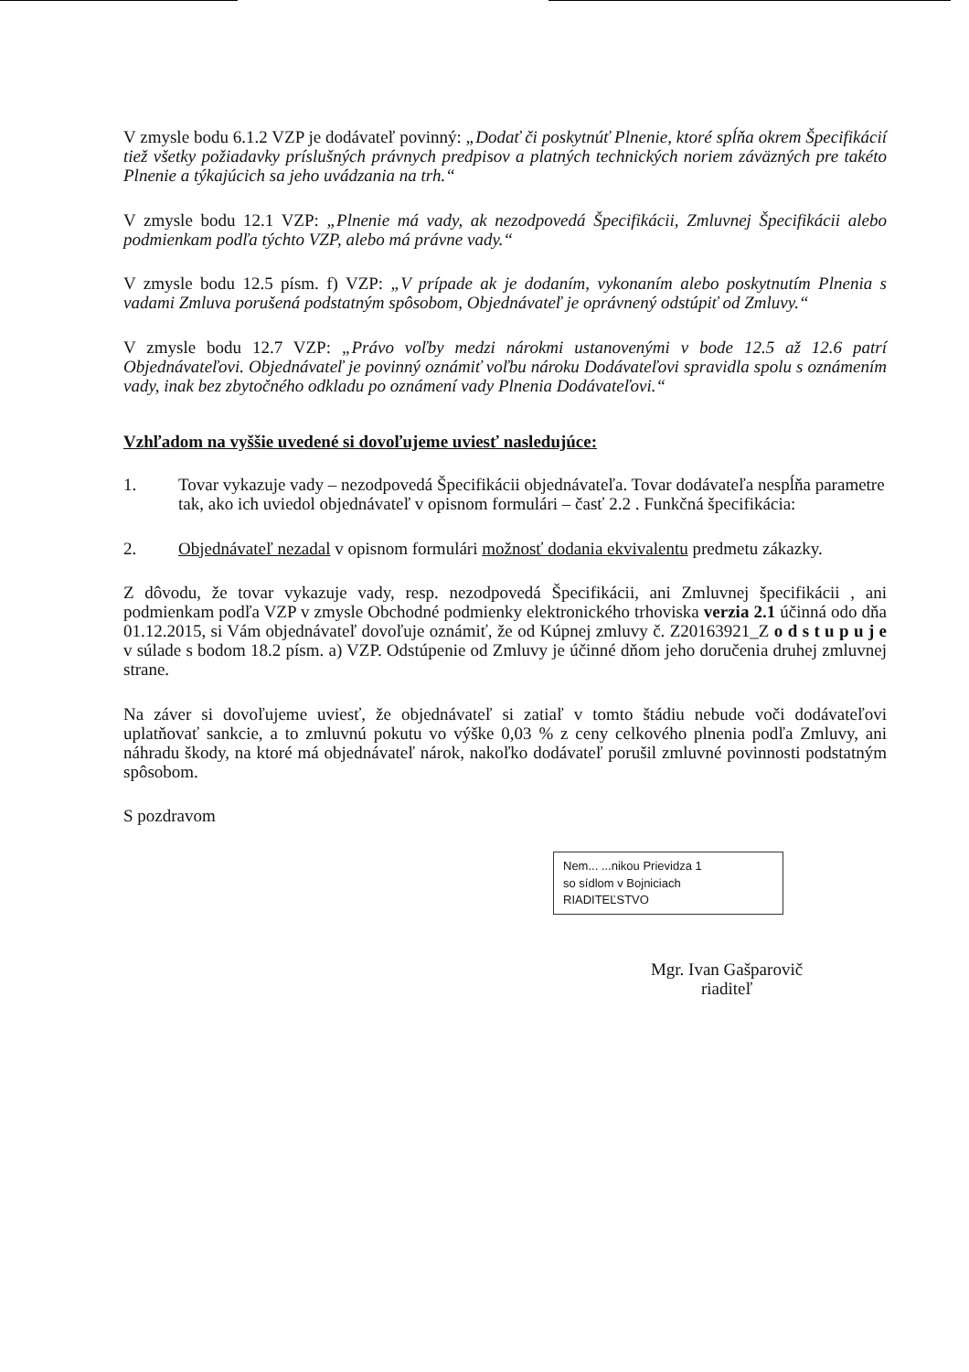V zmysle bodu 6.1.2 VZP je dodávateľ povinný: „Dodať či poskytnúť Plnenie, ktoré spĺňa okrem Špecifikácií tiež všetky požiadavky príslušných právnych predpisov a platných technických noriem záväzných pre takéto Plnenie a týkajúcich sa jeho uvádzania na trh.“
V zmysle bodu 12.1 VZP: „Plnenie má vady, ak nezodpovedá Špecifikácii, Zmluvnej Špecifikácii alebo podmienkam podľa týchto VZP, alebo má právne vady.“
V zmysle bodu 12.5 písm. f) VZP: „V prípade ak je dodaním, vykonaním alebo poskytnutím Plnenia s vadami Zmluva porušená podstatným spôsobom, Objednávateľ je oprávnený odstúpiť od Zmluvy.“
V zmysle bodu 12.7 VZP: „Právo voľby medzi nárokmi ustanovenými v bode 12.5 až 12.6 patrí Objednávateľovi. Objednávateľ je povinný oznámiť voľbu nároku Dodávateľovi spravidla spolu s oznámením vady, inak bez zbytočného odkladu po oznámení vady Plnenia Dodávateľovi.“
Vzhľadom na vyššie uvedené si dovoľujeme uviesť nasledujúce:
1. Tovar vykazuje vady – nezodpovedá Špecifikácii objednávateľa. Tovar dodávateľa nespĺňa parametre tak, ako ich uviedol objednávateľ v opisnom formulári – časť 2.2 . Funkčná špecifikácia:
2. Objednávateľ nezadal v opisnom formulári možnosť dodania ekvivalentu predmetu zákazky.
Z dôvodu, že tovar vykazuje vady, resp. nezodpovedá Špecifikácii, ani Zmluvnej špecifikácii , ani podmienkam podľa VZP v zmysle Obchodné podmienky elektronického trhoviska verzia 2.1 účinná odo dňa 01.12.2015, si Vám objednávateľ dovoľuje oznámiť, že od Kúpnej zmluvy č. Z20163921_Z o d s t u p u j e v súlade s bodom 18.2 písm. a) VZP. Odstúpenie od Zmluvy je účinné dňom jeho doručenia druhej zmluvnej strane.
Na záver si dovoľujeme uviesť, že objednávateľ si zatiaľ v tomto štádiu nebude voči dodávateľovi uplatňovať sankcie, a to zmluvnú pokutu vo výške 0,03 % z ceny celkového plnenia podľa Zmluvy, ani náhradu škody, na ktoré má objednávateľ nárok, nakoľko dodávateľ porušil zmluvné povinnosti podstatným spôsobom.
S pozdravom
Nem... ...nikou Prievidza 1
so sídlom v Bojniciach
RIADITEĽSTVO
Mgr. Ivan Gašparovič
riaditeľ